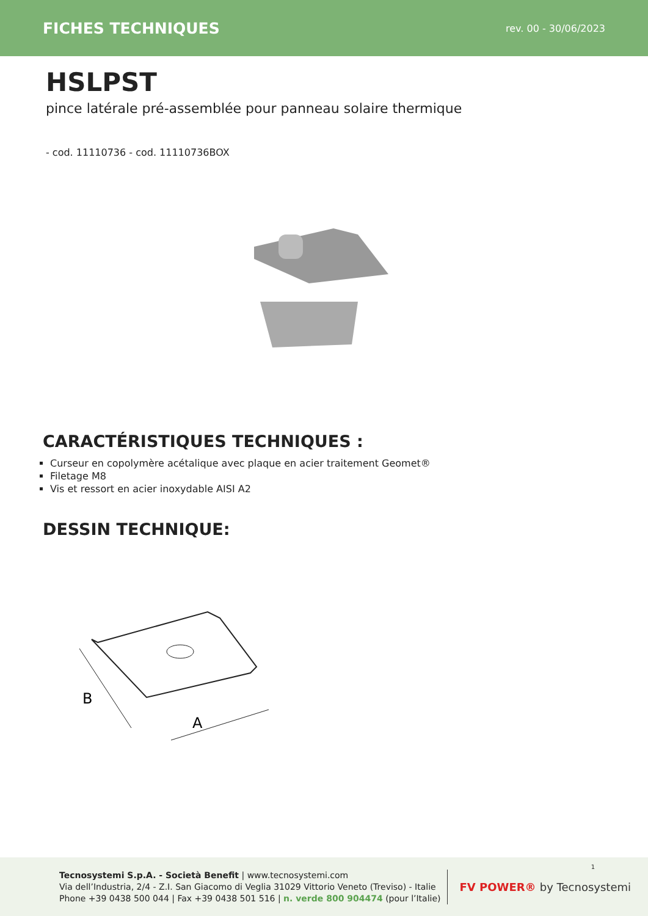FICHES TECHNIQUES
rev. 00 - 30/06/2023
HSLPST
pince latérale pré-assemblée pour panneau solaire thermique
- cod. 11110736 - cod. 11110736BOX
CARACTÉRISTIQUES TECHNIQUES :
Curseur en copolymère acétalique avec plaque en acier traitement Geomet®
Filetage M8
Vis et ressort en acier inoxydable AISI A2
DESSIN TECHNIQUE:
B
A
Tecnosystemi S.p.A. - Società Benefit | www.tecnosystemi.com
Via dell’Industria, 2/4 - Z.I. San Giacomo di Veglia 31029 Vittorio Veneto (Treviso) - Italie
Phone +39 0438 500 044 | Fax +39 0438 501 516 | n. verde 800 904474 (pour l’Italie)
FV POWER® by Tecnosystemi
1